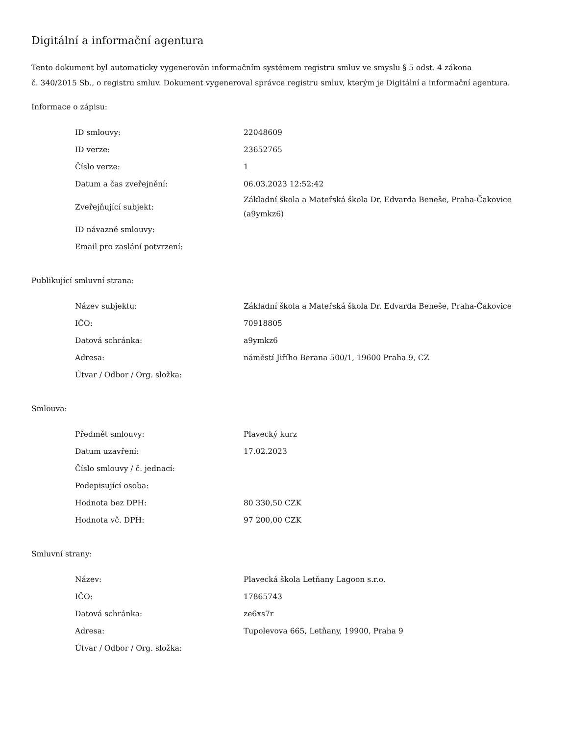Digitální a informační agentura
Tento dokument byl automaticky vygenerován informačním systémem registru smluv ve smyslu § 5 odst. 4 zákona
č. 340/2015 Sb., o registru smluv. Dokument vygeneroval správce registru smluv, kterým je Digitální a informační agentura.
Informace o zápisu:
| ID smlouvy: | 22048609 |
| ID verze: | 23652765 |
| Číslo verze: | 1 |
| Datum a čas zveřejnění: | 06.03.2023 12:52:42 |
| Zveřejňující subjekt: | Základní škola a Mateřská škola Dr. Edvarda Beneše, Praha-Čakovice (a9ymkz6) |
| ID návazné smlouvy: | |
| Email pro zaslání potvrzení: | |
Publikující smluvní strana:
| Název subjektu: | Základní škola a Mateřská škola Dr. Edvarda Beneše, Praha-Čakovice |
| IČO: | 70918805 |
| Datová schránka: | a9ymkz6 |
| Adresa: | náměstí Jiřího Berana 500/1, 19600 Praha 9, CZ |
| Útvar / Odbor / Org. složka: | |
Smlouva:
| Předmět smlouvy: | Plavecký kurz |
| Datum uzavření: | 17.02.2023 |
| Číslo smlouvy / č. jednací: | |
| Podepisující osoba: | |
| Hodnota bez DPH: | 80 330,50 CZK |
| Hodnota vč. DPH: | 97 200,00 CZK |
Smluvní strany:
| Název: | Plavecká škola Letňany Lagoon s.r.o. |
| IČO: | 17865743 |
| Datová schránka: | ze6xs7r |
| Adresa: | Tupolevova 665, Letňany, 19900, Praha 9 |
| Útvar / Odbor / Org. složka: | |